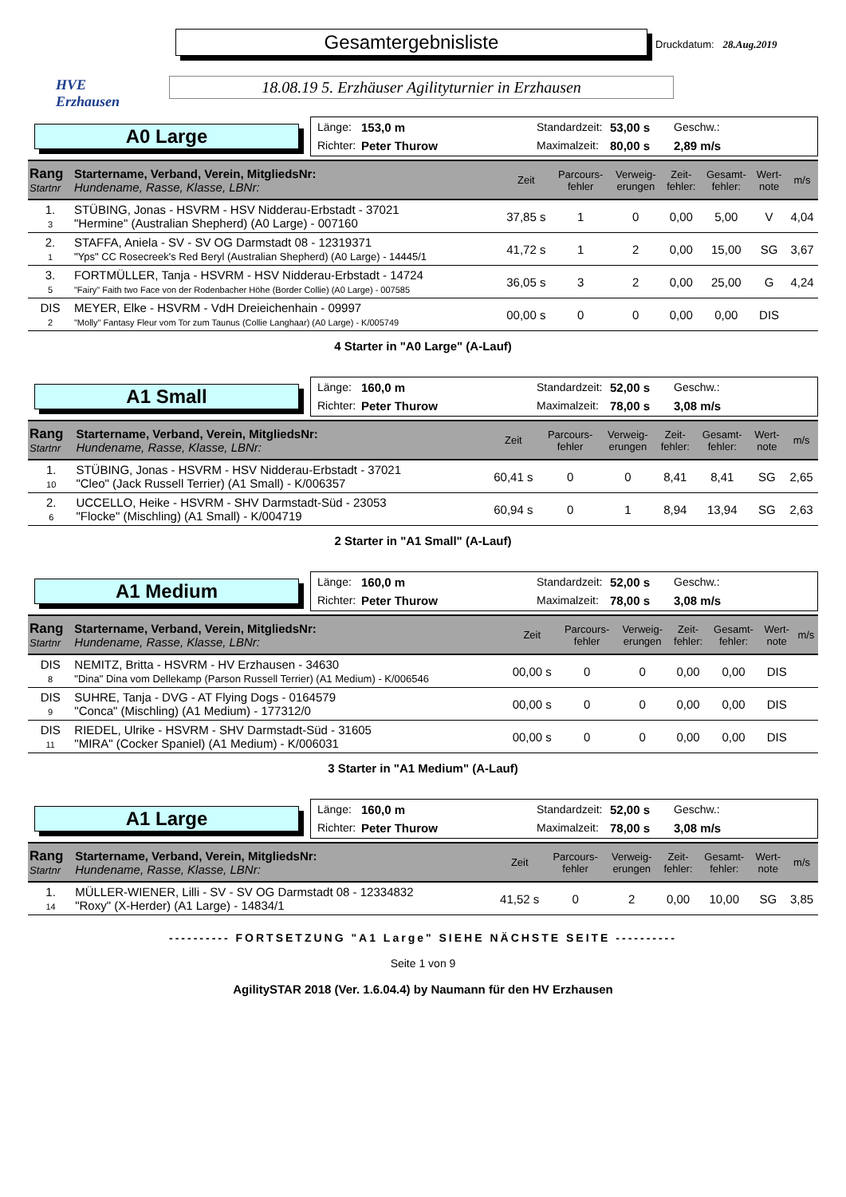HVE
Erzhausen
Gesamtergebnisliste
Druckdatum: 28.Aug.2019
18.08.19 5. Erzhäuser Agilityturnier in Erzhausen
A0 Large
Länge: 153,0 m Standardzeit: 53,00 s Geschw.: Richter: Peter Thurow Maximalzeit: 80,00 s 2,89 m/s
| Rang Startnr | Startername, Verband, Verein, MitgliedsNr: Hundename, Rasse, Klasse, LBNr: | Zeit | Parcours- fehler | Verweig- erungen | Zeit- fehler: | Gesamt- fehler: | Wert- note | m/s |
| --- | --- | --- | --- | --- | --- | --- | --- | --- |
| 1. 3 | STÜBING, Jonas - HSVRM - HSV Nidderau-Erbstadt - 37021 "Hermine" (Australian Shepherd) (A0 Large) - 007160 | 37,85 s | 1 | 0 | 0,00 | 5,00 | V | 4,04 |
| 2. 1 | STAFFA, Aniela - SV - SV OG Darmstadt 08 - 12319371 "Yps" CC Rosecreek's Red Beryl (Australian Shepherd) (A0 Large) - 14445/1 | 41,72 s | 1 | 2 | 0,00 | 15,00 | SG | 3,67 |
| 3. 5 | FORTMÜLLER, Tanja - HSVRM - HSV Nidderau-Erbstadt - 14724 "Fairy" Faith two Face von der Rodenbacher Höhe (Border Collie) (A0 Large) - 007585 | 36,05 s | 3 | 2 | 0,00 | 25,00 | G | 4,24 |
| DIS 2 | MEYER, Elke - HSVRM - VdH Dreieichenhain - 09997 "Molly" Fantasy Fleur vom Tor zum Taunus (Collie Langhaar) (A0 Large) - K/005749 | 00,00 s | 0 | 0 | 0,00 | 0,00 | DIS | |
4 Starter in "A0 Large" (A-Lauf)
A1 Small
Länge: 160,0 m Standardzeit: 52,00 s Geschw.: Richter: Peter Thurow Maximalzeit: 78,00 s 3,08 m/s
| Rang Startnr | Startername, Verband, Verein, MitgliedsNr: Hundename, Rasse, Klasse, LBNr: | Zeit | Parcours- fehler | Verweig- erungen | Zeit- fehler: | Gesamt- fehler: | Wert- note | m/s |
| --- | --- | --- | --- | --- | --- | --- | --- | --- |
| 1. 10 | STÜBING, Jonas - HSVRM - HSV Nidderau-Erbstadt - 37021 "Cleo" (Jack Russell Terrier) (A1 Small) - K/006357 | 60,41 s | 0 | 0 | 8,41 | 8,41 | SG | 2,65 |
| 2. 6 | UCCELLO, Heike - HSVRM - SHV Darmstadt-Süd - 23053 "Flocke" (Mischling) (A1 Small) - K/004719 | 60,94 s | 0 | 1 | 8,94 | 13,94 | SG | 2,63 |
2 Starter in "A1 Small" (A-Lauf)
A1 Medium
Länge: 160,0 m Standardzeit: 52,00 s Geschw.: Richter: Peter Thurow Maximalzeit: 78,00 s 3,08 m/s
| Rang Startnr | Startername, Verband, Verein, MitgliedsNr: Hundename, Rasse, Klasse, LBNr: | Zeit | Parcours- fehler | Verweig- erungen | Zeit- fehler: | Gesamt- fehler: | Wert- note | m/s |
| --- | --- | --- | --- | --- | --- | --- | --- | --- |
| DIS 8 | NEMITZ, Britta - HSVRM - HV Erzhausen - 34630 "Dina" Dina vom Dellekamp (Parson Russell Terrier) (A1 Medium) - K/006546 | 00,00 s | 0 | 0 | 0,00 | 0,00 | DIS | |
| DIS 9 | SUHRE, Tanja - DVG - AT Flying Dogs - 0164579 "Conca" (Mischling) (A1 Medium) - 177312/0 | 00,00 s | 0 | 0 | 0,00 | 0,00 | DIS | |
| DIS 11 | RIEDEL, Ulrike - HSVRM - SHV Darmstadt-Süd - 31605 "MIRA" (Cocker Spaniel) (A1 Medium) - K/006031 | 00,00 s | 0 | 0 | 0,00 | 0,00 | DIS | |
3 Starter in "A1 Medium" (A-Lauf)
A1 Large
Länge: 160,0 m Standardzeit: 52,00 s Geschw.: Richter: Peter Thurow Maximalzeit: 78,00 s 3,08 m/s
| Rang Startnr | Startername, Verband, Verein, MitgliedsNr: Hundename, Rasse, Klasse, LBNr: | Zeit | Parcours- fehler | Verweig- erungen | Zeit- fehler: | Gesamt- fehler: | Wert- note | m/s |
| --- | --- | --- | --- | --- | --- | --- | --- | --- |
| 1. 14 | MÜLLER-WIENER, Lilli - SV - SV OG Darmstadt 08 - 12334832 "Roxy" (X-Herder) (A1 Large) - 14834/1 | 41,52 s | 0 | 2 | 0,00 | 10,00 | SG | 3,85 |
---------- FORTSETZUNG "A1 Large" SIEHE NÄCHSTE SEITE ----------
Seite 1 von 9
AgilitySTAR 2018 (Ver. 1.6.04.4) by Naumann für den HV Erzhausen